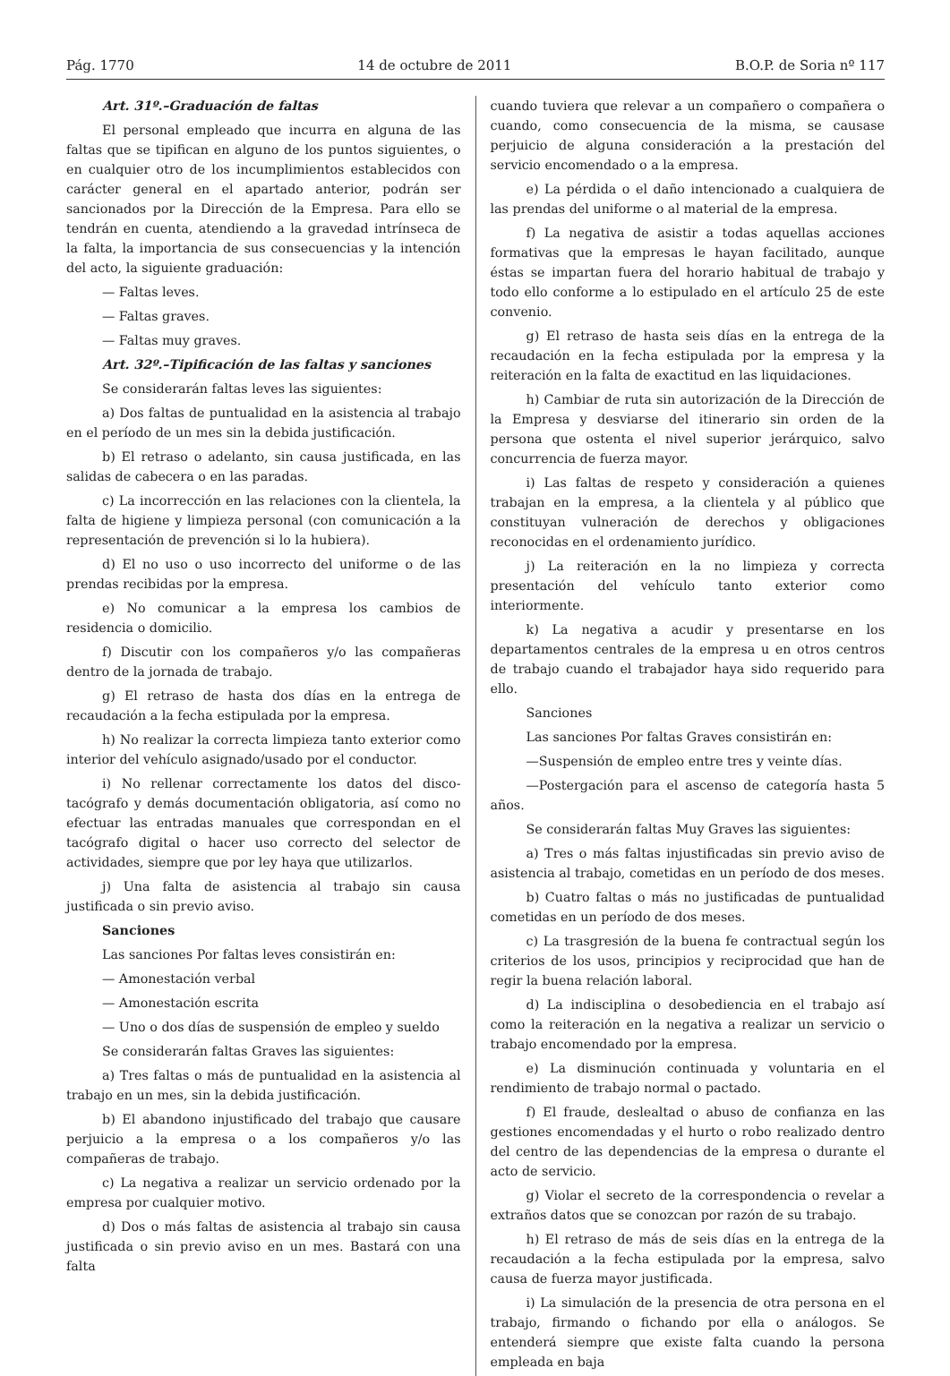Pág. 1770 14 de octubre de 2011 B.O.P. de Soria nº 117
Art. 31º.–Graduación de faltas
El personal empleado que incurra en alguna de las faltas que se tipifican en alguno de los puntos siguientes, o en cualquier otro de los incumplimientos establecidos con carácter general en el apartado anterior, podrán ser sancionados por la Dirección de la Empresa. Para ello se tendrán en cuenta, atendiendo a la gravedad intrínseca de la falta, la importancia de sus consecuencias y la intención del acto, la siguiente graduación:
— Faltas leves.
— Faltas graves.
— Faltas muy graves.
Art. 32º.–Tipificación de las faltas y sanciones
Se considerarán faltas leves las siguientes:
a) Dos faltas de puntualidad en la asistencia al trabajo en el período de un mes sin la debida justificación.
b) El retraso o adelanto, sin causa justificada, en las salidas de cabecera o en las paradas.
c) La incorrección en las relaciones con la clientela, la falta de higiene y limpieza personal (con comunicación a la representación de prevención si lo la hubiera).
d) El no uso o uso incorrecto del uniforme o de las prendas recibidas por la empresa.
e) No comunicar a la empresa los cambios de residencia o domicilio.
f) Discutir con los compañeros y/o las compañeras dentro de la jornada de trabajo.
g) El retraso de hasta dos días en la entrega de recaudación a la fecha estipulada por la empresa.
h) No realizar la correcta limpieza tanto exterior como interior del vehículo asignado/usado por el conductor.
i) No rellenar correctamente los datos del disco-tacógrafo y demás documentación obligatoria, así como no efectuar las entradas manuales que correspondan en el tacógrafo digital o hacer uso correcto del selector de actividades, siempre que por ley haya que utilizarlos.
j) Una falta de asistencia al trabajo sin causa justificada o sin previo aviso.
Sanciones
Las sanciones Por faltas leves consistirán en:
— Amonestación verbal
— Amonestación escrita
— Uno o dos días de suspensión de empleo y sueldo
Se considerarán faltas Graves las siguientes:
a) Tres faltas o más de puntualidad en la asistencia al trabajo en un mes, sin la debida justificación.
b) El abandono injustificado del trabajo que causare perjuicio a la empresa o a los compañeros y/o las compañeras de trabajo.
c) La negativa a realizar un servicio ordenado por la empresa por cualquier motivo.
d) Dos o más faltas de asistencia al trabajo sin causa justificada o sin previo aviso en un mes. Bastará con una falta
cuando tuviera que relevar a un compañero o compañera o cuando, como consecuencia de la misma, se causase perjuicio de alguna consideración a la prestación del servicio encomendado o a la empresa.
e) La pérdida o el daño intencionado a cualquiera de las prendas del uniforme o al material de la empresa.
f) La negativa de asistir a todas aquellas acciones formativas que la empresas le hayan facilitado, aunque éstas se impartan fuera del horario habitual de trabajo y todo ello conforme a lo estipulado en el artículo 25 de este convenio.
g) El retraso de hasta seis días en la entrega de la recaudación en la fecha estipulada por la empresa y la reiteración en la falta de exactitud en las liquidaciones.
h) Cambiar de ruta sin autorización de la Dirección de la Empresa y desviarse del itinerario sin orden de la persona que ostenta el nivel superior jerárquico, salvo concurrencia de fuerza mayor.
i) Las faltas de respeto y consideración a quienes trabajan en la empresa, a la clientela y al público que constituyan vulneración de derechos y obligaciones reconocidas en el ordenamiento jurídico.
j) La reiteración en la no limpieza y correcta presentación del vehículo tanto exterior como interiormente.
k) La negativa a acudir y presentarse en los departamentos centrales de la empresa u en otros centros de trabajo cuando el trabajador haya sido requerido para ello.
Sanciones
Las sanciones Por faltas Graves consistirán en:
—Suspensión de empleo entre tres y veinte días.
—Postergación para el ascenso de categoría hasta 5 años.
Se considerarán faltas Muy Graves las siguientes:
a) Tres o más faltas injustificadas sin previo aviso de asistencia al trabajo, cometidas en un período de dos meses.
b) Cuatro faltas o más no justificadas de puntualidad cometidas en un período de dos meses.
c) La trasgresión de la buena fe contractual según los criterios de los usos, principios y reciprocidad que han de regir la buena relación laboral.
d) La indisciplina o desobediencia en el trabajo así como la reiteración en la negativa a realizar un servicio o trabajo encomendado por la empresa.
e) La disminución continuada y voluntaria en el rendimiento de trabajo normal o pactado.
f) El fraude, deslealtad o abuso de confianza en las gestiones encomendadas y el hurto o robo realizado dentro del centro de las dependencias de la empresa o durante el acto de servicio.
g) Violar el secreto de la correspondencia o revelar a extraños datos que se conozcan por razón de su trabajo.
h) El retraso de más de seis días en la entrega de la recaudación a la fecha estipulada por la empresa, salvo causa de fuerza mayor justificada.
i) La simulación de la presencia de otra persona en el trabajo, firmando o fichando por ella o análogos. Se entenderá siempre que existe falta cuando la persona empleada en baja